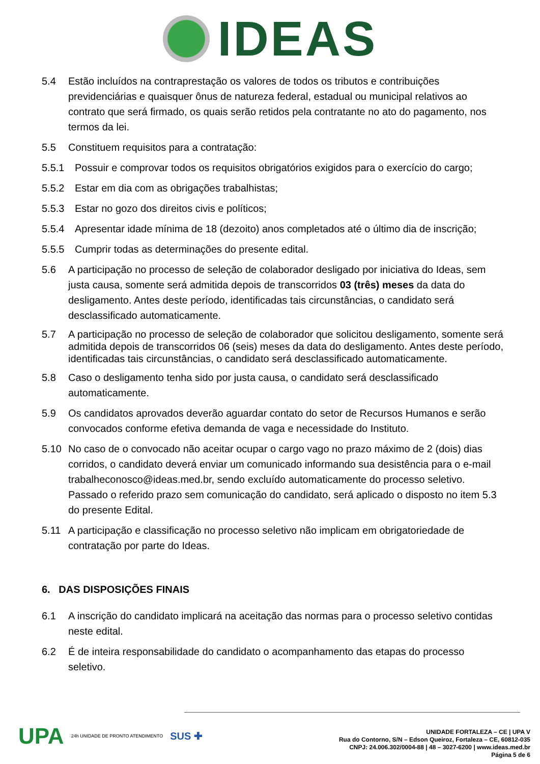IDEAS
5.4 Estão incluídos na contraprestação os valores de todos os tributos e contribuições previdenciárias e quaisquer ônus de natureza federal, estadual ou municipal relativos ao contrato que será firmado, os quais serão retidos pela contratante no ato do pagamento, nos termos da lei.
5.5 Constituem requisitos para a contratação:
5.5.1 Possuir e comprovar todos os requisitos obrigatórios exigidos para o exercício do cargo;
5.5.2 Estar em dia com as obrigações trabalhistas;
5.5.3 Estar no gozo dos direitos civis e políticos;
5.5.4 Apresentar idade mínima de 18 (dezoito) anos completados até o último dia de inscrição;
5.5.5 Cumprir todas as determinações do presente edital.
5.6 A participação no processo de seleção de colaborador desligado por iniciativa do Ideas, sem justa causa, somente será admitida depois de transcorridos 03 (três) meses da data do desligamento. Antes deste período, identificadas tais circunstâncias, o candidato será desclassificado automaticamente.
5.7 A participação no processo de seleção de colaborador que solicitou desligamento, somente será admitida depois de transcorridos 06 (seis) meses da data do desligamento. Antes deste período, identificadas tais circunstâncias, o candidato será desclassificado automaticamente.
5.8 Caso o desligamento tenha sido por justa causa, o candidato será desclassificado automaticamente.
5.9 Os candidatos aprovados deverão aguardar contato do setor de Recursos Humanos e serão convocados conforme efetiva demanda de vaga e necessidade do Instituto.
5.10 No caso de o convocado não aceitar ocupar o cargo vago no prazo máximo de 2 (dois) dias corridos, o candidato deverá enviar um comunicado informando sua desistência para o e-mail trabalheconosco@ideas.med.br, sendo excluído automaticamente do processo seletivo. Passado o referido prazo sem comunicação do candidato, será aplicado o disposto no item 5.3 do presente Edital.
5.11 A participação e classificação no processo seletivo não implicam em obrigatoriedade de contratação por parte do Ideas.
6. DAS DISPOSIÇÕES FINAIS
6.1 A inscrição do candidato implicará na aceitação das normas para o processo seletivo contidas neste edital.
6.2 É de inteira responsabilidade do candidato o acompanhamento das etapas do processo seletivo.
UPA
24h UNIDADE DE PRONTO ATENDIMENTO
SUS ✚
UNIDADE FORTALEZA – CE | UPA V
Rua do Contorno, S/N – Edson Queiroz, Fortaleza – CE, 60812-035
CNPJ: 24.006.302/0004-88 | 48 – 3027-6200 | www.ideas.med.br
Página 5 de 6